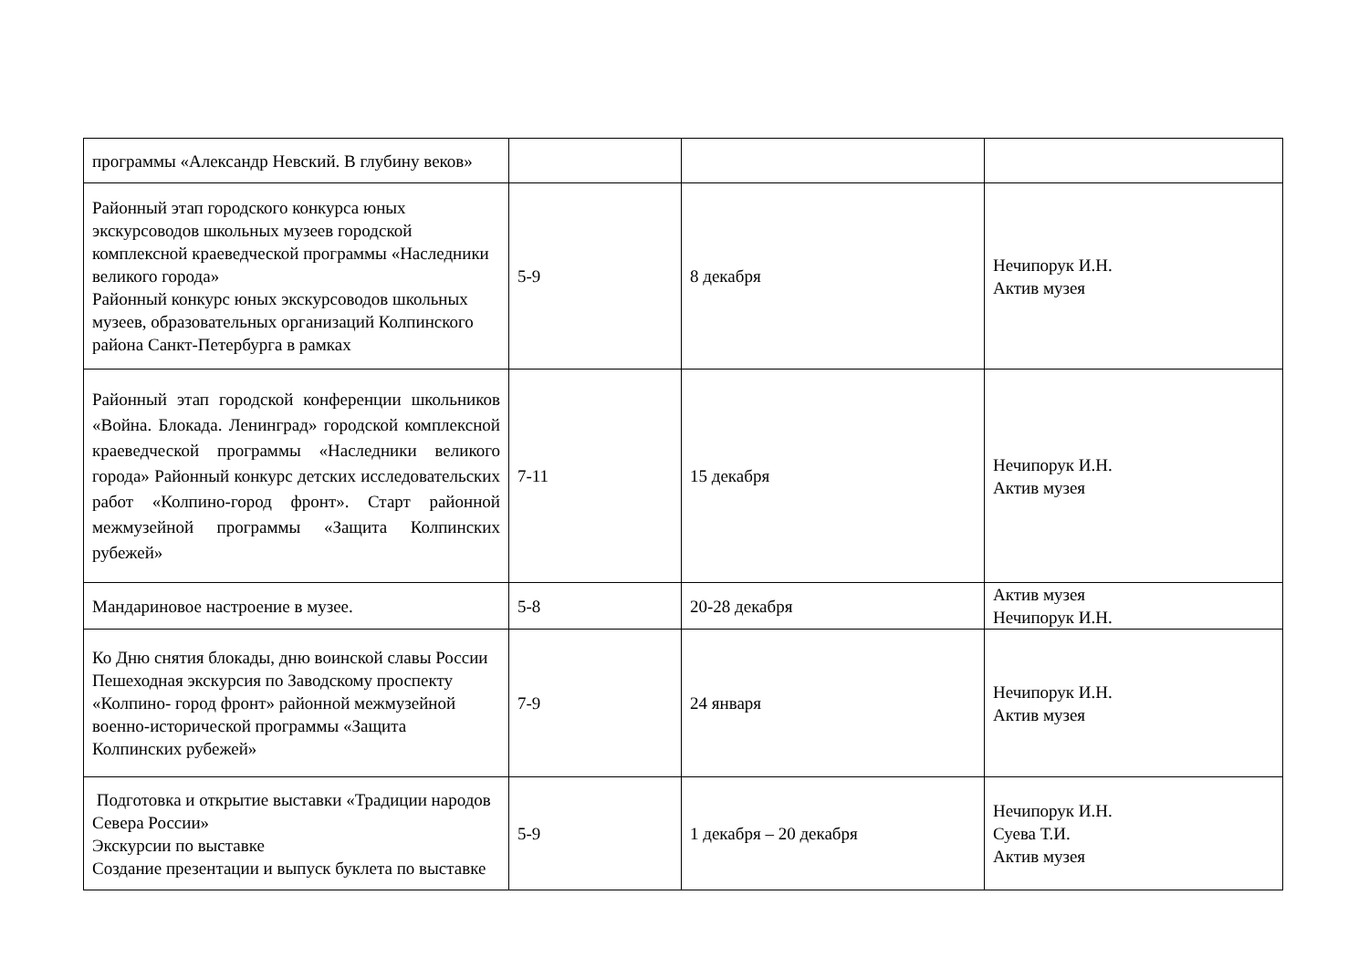| программы «Александр Невский. В глубину веков» | | | |
| Районный этап городского конкурса юных экскурсоводов школьных музеев городской комплексной краеведческой программы «Наследники великого города» Районный конкурс юных экскурсоводов школьных музеев, образовательных организаций Колпинского района Санкт-Петербурга в рамках | 5-9 | 8 декабря | Нечипорук И.Н. Актив музея |
| Районный этап городской конференции школьников «Война. Блокада. Ленинград» городской комплексной краеведческой программы «Наследники великого города» Районный конкурс детских исследовательских работ «Колпино-город фронт». Старт районной межмузейной программы «Защита Колпинских рубежей» | 7-11 | 15 декабря | Нечипорук И.Н. Актив музея |
| Мандариновое настроение в музее. | 5-8 | 20-28 декабря | Актив музея Нечипорук И.Н. |
| Ко Дню снятия блокады, дню воинской славы России Пешеходная экскурсия по Заводскому проспекту «Колпино- город фронт» районной межмузейной военно-исторической программы «Защита Колпинских рубежей» | 7-9 | 24 января | Нечипорук И.Н. Актив музея |
| Подготовка и открытие выставки «Традиции народов Севера России» Экскурсии по выставке Создание презентации и выпуск буклета по выставке | 5-9 | 1 декабря – 20 декабря | Нечипорук И.Н. Суева Т.И. Актив музея |